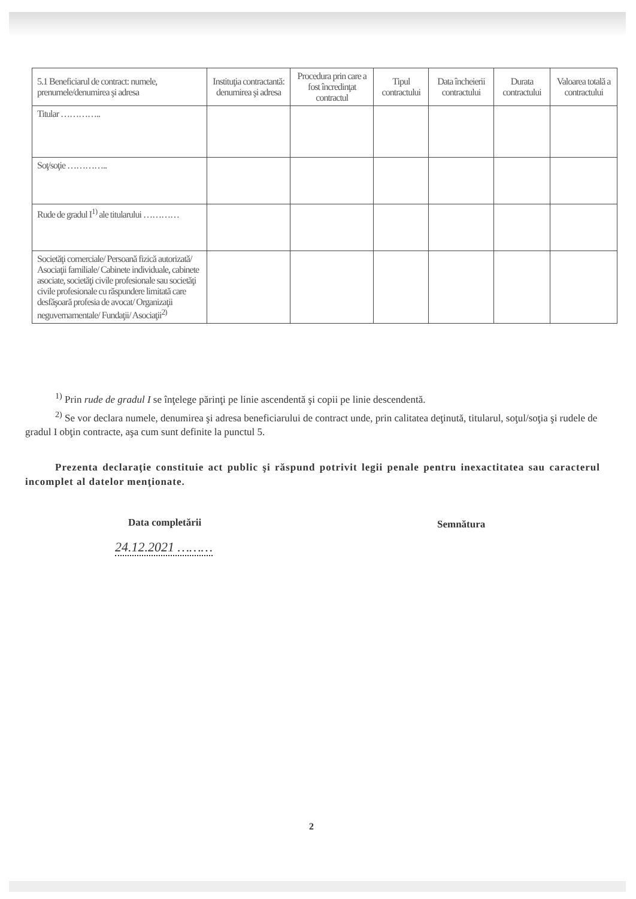| 5.1 Beneficiarul de contract: numele, prenumele/denumirea şi adresa | Instituţia contractantă: denumirea şi adresa | Procedura prin care a fost încredinţat contractul | Tipul contractului | Data încheierii contractului | Durata contractului | Valoarea totală a contractului |
| --- | --- | --- | --- | --- | --- | --- |
| Titular ………….. | | | | | | |
| Soţ/soţie ………….. | | | | | | |
| Rude de gradul I<sup>1)</sup> ale titularului ………… | | | | | | |
| Societăţi comerciale/ Persoană fizică autorizată/ Asociaţii familiale/ Cabinete individuale, cabinete asociate, societăţi civile profesionale sau societăţi civile profesionale cu răspundere limitată care desfăşoară profesia de avocat/ Organizaţii neguvernamentale/ Fundaţii/ Asociaţii<sup>2)</sup> | | | | | | |
<sup>1)</sup> Prin rude de gradul I se înţelege părinţi pe linie ascendentă şi copii pe linie descendentă.
<sup>2)</sup> Se vor declara numele, denumirea şi adresa beneficiarului de contract unde, prin calitatea deţinută, titularul, soţul/soţia şi rudele de gradul I obţin contracte, aşa cum sunt definite la punctul 5.
Prezenta declaraţie constituie act public şi răspund potrivit legii penale pentru inexactitatea sau caracterul incomplet al datelor menţionate.
Data completării
24.12.2021 ………
Semnătura
2